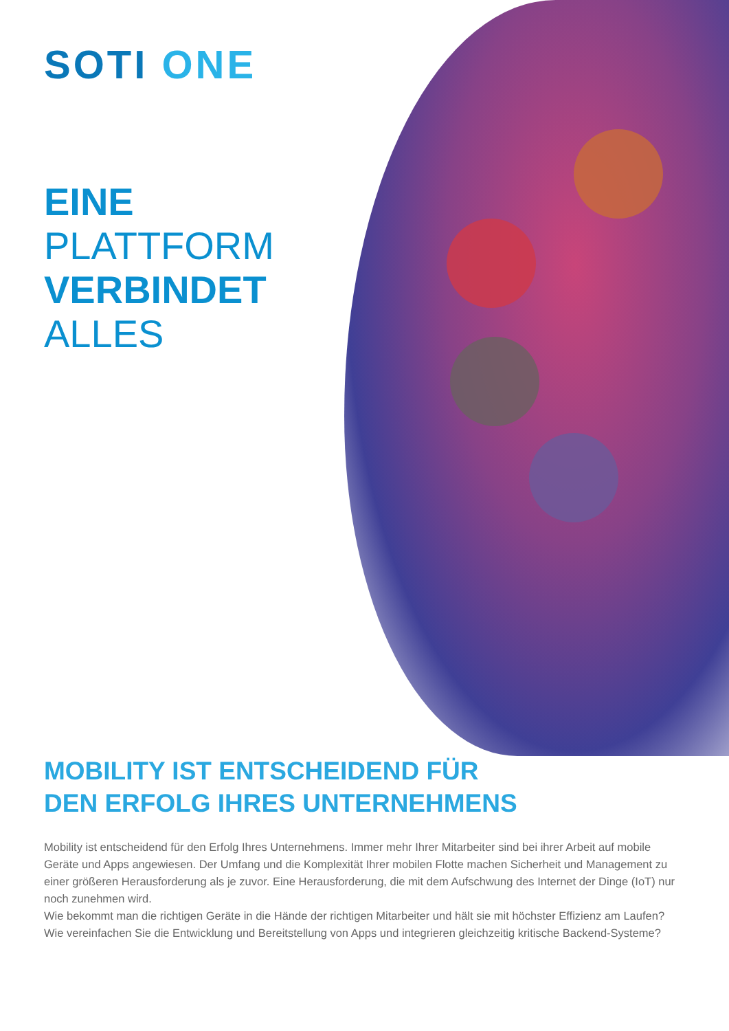SOTI ONE
EINE
PLATTFORM
VERBINDET
ALLES
MOBILITY IST ENTSCHEIDEND FÜR
DEN ERFOLG IHRES UNTERNEHMENS
Mobility ist entscheidend für den Erfolg Ihres Unternehmens. Immer mehr Ihrer Mitarbeiter sind bei ihrer Arbeit auf mobile Geräte und Apps angewiesen. Der Umfang und die Komplexität Ihrer mobilen Flotte machen Sicherheit und Management zu einer größeren Herausforderung als je zuvor. Eine Herausforderung, die mit dem Aufschwung des Internet der Dinge (IoT) nur noch zunehmen wird.
Wie bekommt man die richtigen Geräte in die Hände der richtigen Mitarbeiter und hält sie mit höchster Effizienz am Laufen? Wie vereinfachen Sie die Entwicklung und Bereitstellung von Apps und integrieren gleichzeitig kritische Backend-Systeme?